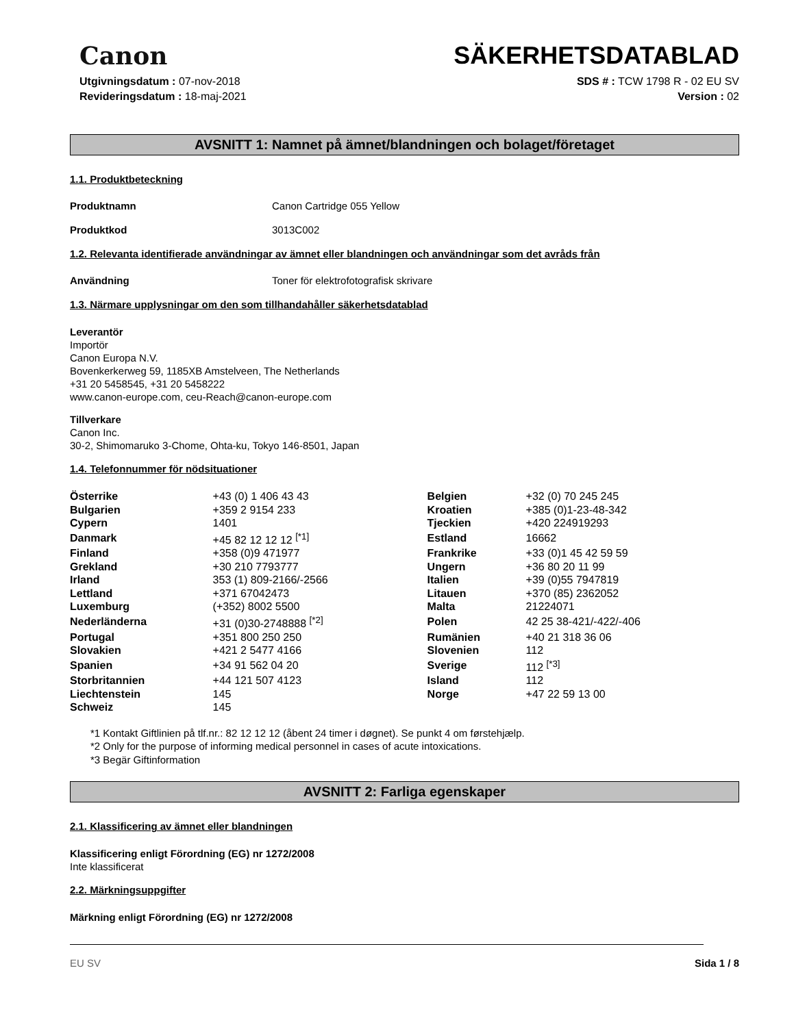Canon
SÄKERHETSDATABLAD
Utgivningsdatum : 07-nov-2018
Revideringsdatum : 18-maj-2021
SDS # : TCW 1798 R - 02 EU SV
Version : 02
AVSNITT 1: Namnet på ämnet/blandningen och bolaget/företaget
1.1. Produktbeteckning
Produktnamn Canon Cartridge 055 Yellow
Produktkod 3013C002
1.2. Relevanta identifierade användningar av ämnet eller blandningen och användningar som det avråds från
Användning Toner för elektrofotografisk skrivare
1.3. Närmare upplysningar om den som tillhandahåller säkerhetsdatablad
Leverantör
Importör
Canon Europa N.V.
Bovenkerkerweg 59, 1185XB Amstelveen, The Netherlands
+31 20 5458545, +31 20 5458222
www.canon-europe.com, ceu-Reach@canon-europe.com
Tillverkare
Canon Inc.
30-2, Shimomaruko 3-Chome, Ohta-ku, Tokyo 146-8501, Japan
1.4. Telefonnummer för nödsituationer
| Österrike | +43 (0) 1 406 43 43 | Belgien | +32 (0) 70 245 245 |
| Bulgarien | +359 2 9154 233 | Kroatien | +385 (0)1-23-48-342 |
| Cypern | 1401 | Tjeckien | +420 224919293 |
| Danmark | +45 82 12 12 12 <sup>[*1]</sup> | Estland | 16662 |
| Finland | +358 (0)9 471977 | Frankrike | +33 (0)1 45 42 59 59 |
| Grekland | +30 210 7793777 | Ungern | +36 80 20 11 99 |
| Irland | 353 (1) 809-2166/-2566 | Italien | +39 (0)55 7947819 |
| Lettland | +371 67042473 | Litauen | +370 (85) 2362052 |
| Luxemburg | (+352) 8002 5500 | Malta | 21224071 |
| Nederländerna | +31 (0)30-2748888 <sup>[*2]</sup> | Polen | 42 25 38-421/-422/-406 |
| Portugal | +351 800 250 250 | Rumänien | +40 21 318 36 06 |
| Slovakien | +421 2 5477 4166 | Slovenien | 112 |
| Spanien | +34 91 562 04 20 | Sverige | 112 <sup>[*3]</sup> |
| Storbritannien | +44 121 507 4123 | Island | 112 |
| Liechtenstein | 145 | Norge | +47 22 59 13 00 |
| Schweiz | 145 | | |
*1 Kontakt Giftlinien på tlf.nr.: 82 12 12 12 (åbent 24 timer i døgnet). Se punkt 4 om førstehjælp.
*2 Only for the purpose of informing medical personnel in cases of acute intoxications.
*3 Begär Giftinformation
AVSNITT 2: Farliga egenskaper
2.1. Klassificering av ämnet eller blandningen
Klassificering enligt Förordning (EG) nr 1272/2008
Inte klassificerat
2.2. Märkningsuppgifter
Märkning enligt Förordning (EG) nr 1272/2008
EU SV Sida 1 / 8